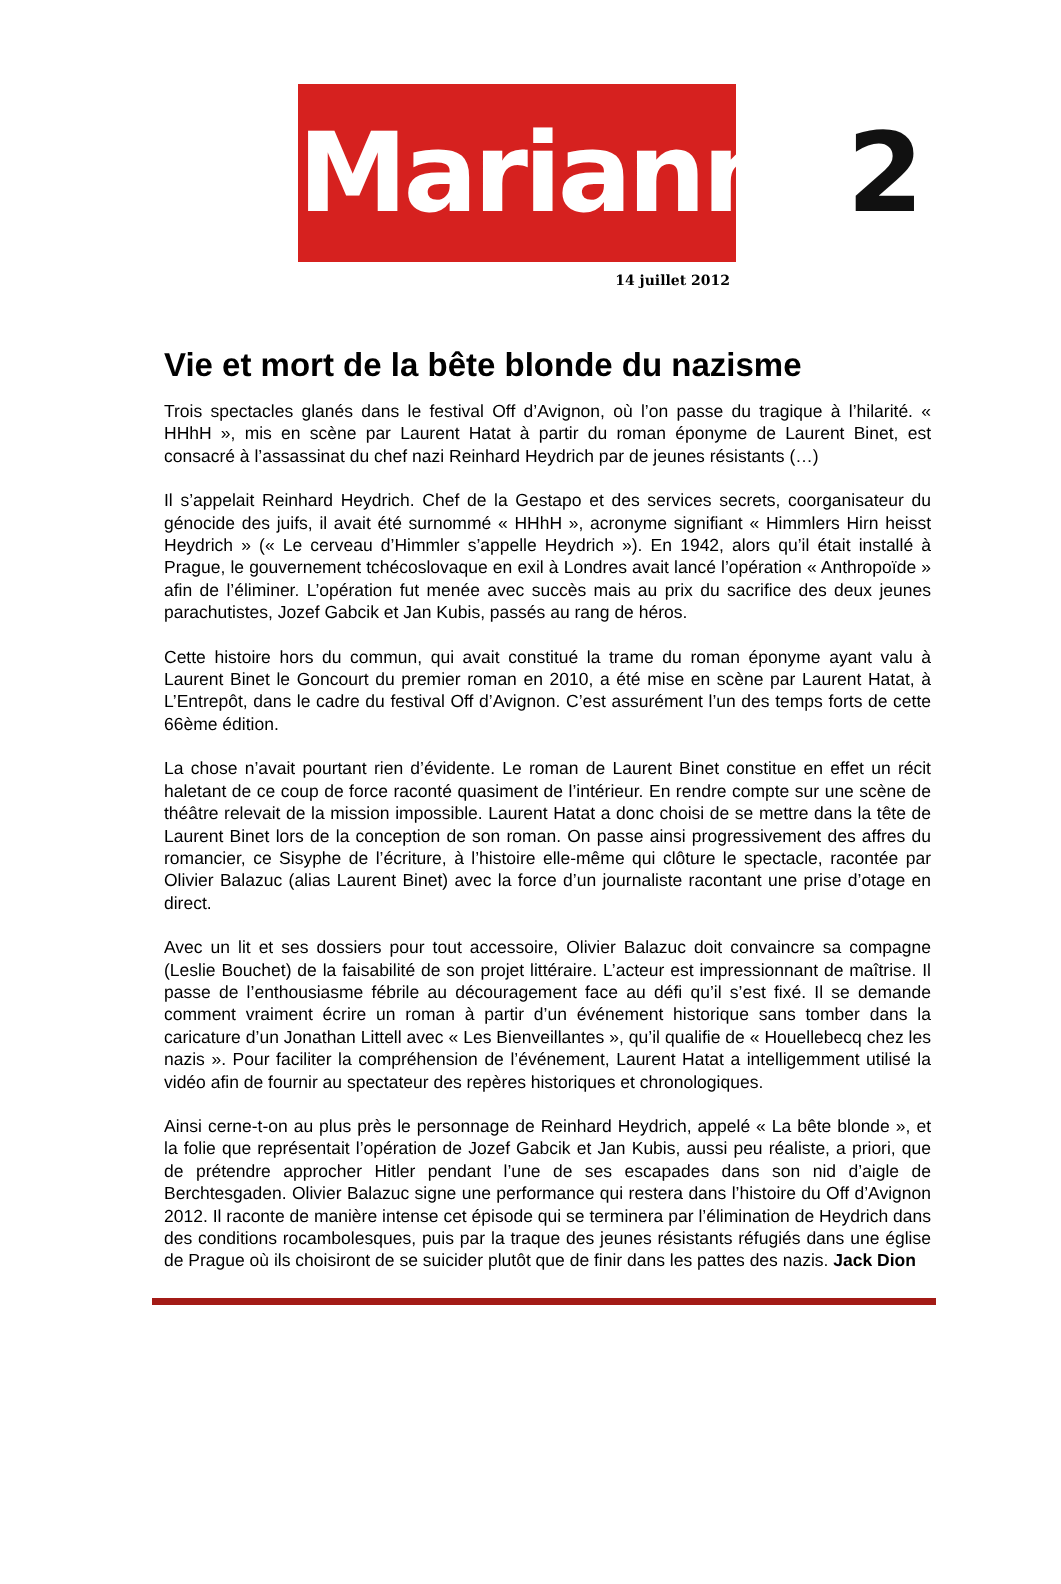Marianne2
14 juillet 2012
Vie et mort de la bête blonde du nazisme
Trois spectacles glanés dans le festival Off d’Avignon, où l’on passe du tragique à l’hilarité. « HHhH », mis en scène par Laurent Hatat à partir du roman éponyme de Laurent Binet, est consacré à l’assassinat du chef nazi Reinhard Heydrich par de jeunes résistants (…)
Il s’appelait Reinhard Heydrich. Chef de la Gestapo et des services secrets, coorganisateur du génocide des juifs, il avait été surnommé « HHhH », acronyme signifiant « Himmlers Hirn heisst Heydrich » (« Le cerveau d’Himmler s’appelle Heydrich »). En 1942, alors qu’il était installé à Prague, le gouvernement tchécoslovaque en exil à Londres avait lancé l’opération « Anthropoïde » afin de l’éliminer. L’opération fut menée avec succès mais au prix du sacrifice des deux jeunes parachutistes, Jozef Gabcik et Jan Kubis, passés au rang de héros.
Cette histoire hors du commun, qui avait constitué la trame du roman éponyme ayant valu à Laurent Binet le Goncourt du premier roman en 2010, a été mise en scène par Laurent Hatat, à L’Entrepôt, dans le cadre du festival Off d’Avignon. C’est assurément l’un des temps forts de cette 66ème édition.
La chose n’avait pourtant rien d’évidente. Le roman de Laurent Binet constitue en effet un récit haletant de ce coup de force raconté quasiment de l’intérieur. En rendre compte sur une scène de théâtre relevait de la mission impossible. Laurent Hatat a donc choisi de se mettre dans la tête de Laurent Binet lors de la conception de son roman. On passe ainsi progressivement des affres du romancier, ce Sisyphe de l’écriture, à l’histoire elle-même qui clôture le spectacle, racontée par Olivier Balazuc (alias Laurent Binet) avec la force d’un journaliste racontant une prise d’otage en direct.
Avec un lit et ses dossiers pour tout accessoire, Olivier Balazuc doit convaincre sa compagne (Leslie Bouchet) de la faisabilité de son projet littéraire. L’acteur est impressionnant de maîtrise. Il passe de l’enthousiasme fébrile au découragement face au défi qu’il s’est fixé. Il se demande comment vraiment écrire un roman à partir d’un événement historique sans tomber dans la caricature d’un Jonathan Littell avec « Les Bienveillantes », qu’il qualifie de « Houellebecq chez les nazis ». Pour faciliter la compréhension de l’événement, Laurent Hatat a intelligemment utilisé la vidéo afin de fournir au spectateur des repères historiques et chronologiques.
Ainsi cerne-t-on au plus près le personnage de Reinhard Heydrich, appelé « La bête blonde », et la folie que représentait l’opération de Jozef Gabcik et Jan Kubis, aussi peu réaliste, a priori, que de prétendre approcher Hitler pendant l’une de ses escapades dans son nid d’aigle de Berchtesgaden. Olivier Balazuc signe une performance qui restera dans l’histoire du Off d’Avignon 2012. Il raconte de manière intense cet épisode qui se terminera par l’élimination de Heydrich dans des conditions rocambolesques, puis par la traque des jeunes résistants réfugiés dans une église de Prague où ils choisiront de se suicider plutôt que de finir dans les pattes des nazis. Jack Dion